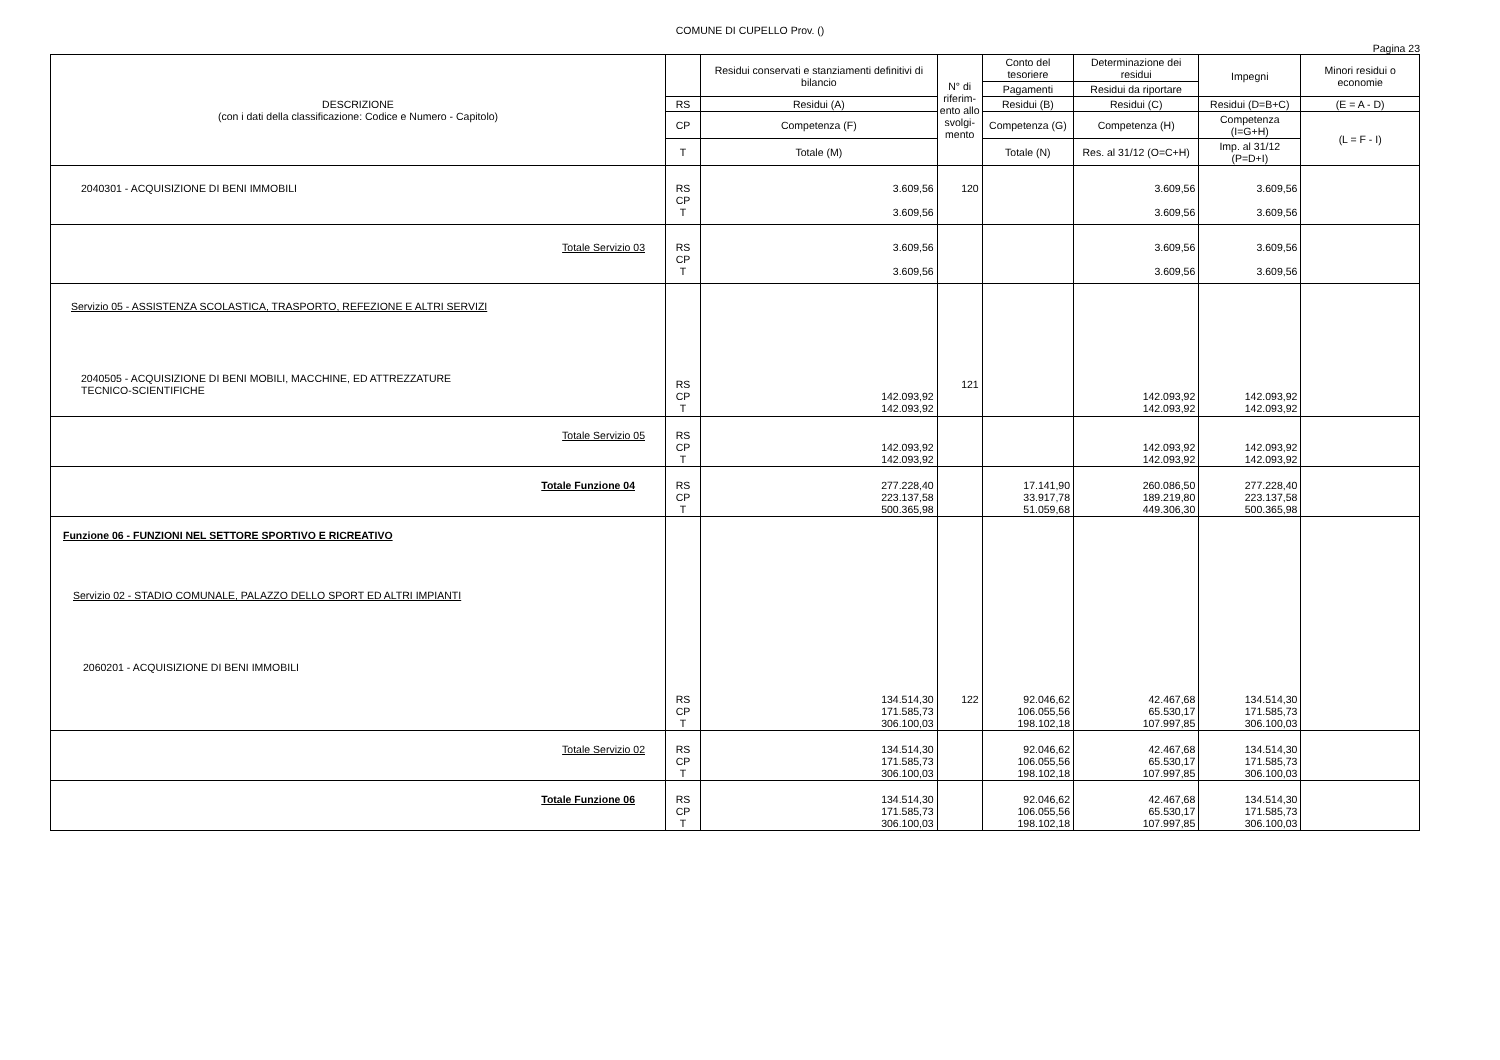COMUNE DI CUPELLO Prov. ()
Pagina 23
| DESCRIZIONE (con i dati della classificazione: Codice e Numero - Capitolo) | | Residui conservati e stanziamenti definitivi di bilancio | N° di riferim-ento allo svolgi-mento | Conto del tesoriere | Determinazione dei residui | Impegni | Minori residui o economie |
| --- | --- | --- | --- | --- | --- | --- | --- |
| | | | | Pagamenti | Residui da riportare | | |
| | RS | Residui (A) | | Residui (B) | Residui (C) | Residui (D=B+C) | (E = A - D) |
| | CP | Competenza (F) | | Competenza (G) | Competenza (H) | Competenza (I=G+H) | (L = F - I) |
| | T | Totale (M) | | Totale (N) | Res. al 31/12 (O=C+H) | Imp. al 31/12 (P=D+I) | |
| 2040301 - ACQUISIZIONE DI BENI IMMOBILI | RS CP T | 3.609,56 3.609,56 | 120 | | 3.609,56 3.609,56 | 3.609,56 3.609,56 | |
| Totale Servizio 03 | RS CP T | 3.609,56 3.609,56 | | | 3.609,56 3.609,56 | 3.609,56 3.609,56 | |
| Servizio 05 - ASSISTENZA SCOLASTICA, TRASPORTO, REFEZIONE E ALTRI SERVIZI 2040505 - ACQUISIZIONE DI BENI MOBILI, MACCHINE, ED ATTREZZATURE TECNICO-SCIENTIFICHE | RS CP T | 142.093,92 142.093,92 | 121 | | 142.093,92 142.093,92 | 142.093,92 142.093,92 | |
| Totale Servizio 05 | RS CP T | 142.093,92 142.093,92 | | | 142.093,92 142.093,92 | 142.093,92 142.093,92 | |
| Totale Funzione 04 | RS CP T | 277.228,40 223.137,58 500.365,98 | | 17.141,90 33.917,78 51.059,68 | 260.086,50 189.219,80 449.306,30 | 277.228,40 223.137,58 500.365,98 | |
| Funzione 06 - FUNZIONI NEL SETTORE SPORTIVO E RICREATIVO Servizio 02 - STADIO COMUNALE, PALAZZO DELLO SPORT ED ALTRI IMPIANTI 2060201 - ACQUISIZIONE DI BENI IMMOBILI | RS CP T | 134.514,30 171.585,73 306.100,03 | 122 | 92.046,62 106.055,56 198.102,18 | 42.467,68 65.530,17 107.997,85 | 134.514,30 171.585,73 306.100,03 | |
| Totale Servizio 02 | RS CP T | 134.514,30 171.585,73 306.100,03 | | 92.046,62 106.055,56 198.102,18 | 42.467,68 65.530,17 107.997,85 | 134.514,30 171.585,73 306.100,03 | |
| Totale Funzione 06 | RS CP T | 134.514,30 171.585,73 306.100,03 | | 92.046,62 106.055,56 198.102,18 | 42.467,68 65.530,17 107.997,85 | 134.514,30 171.585,73 306.100,03 | |